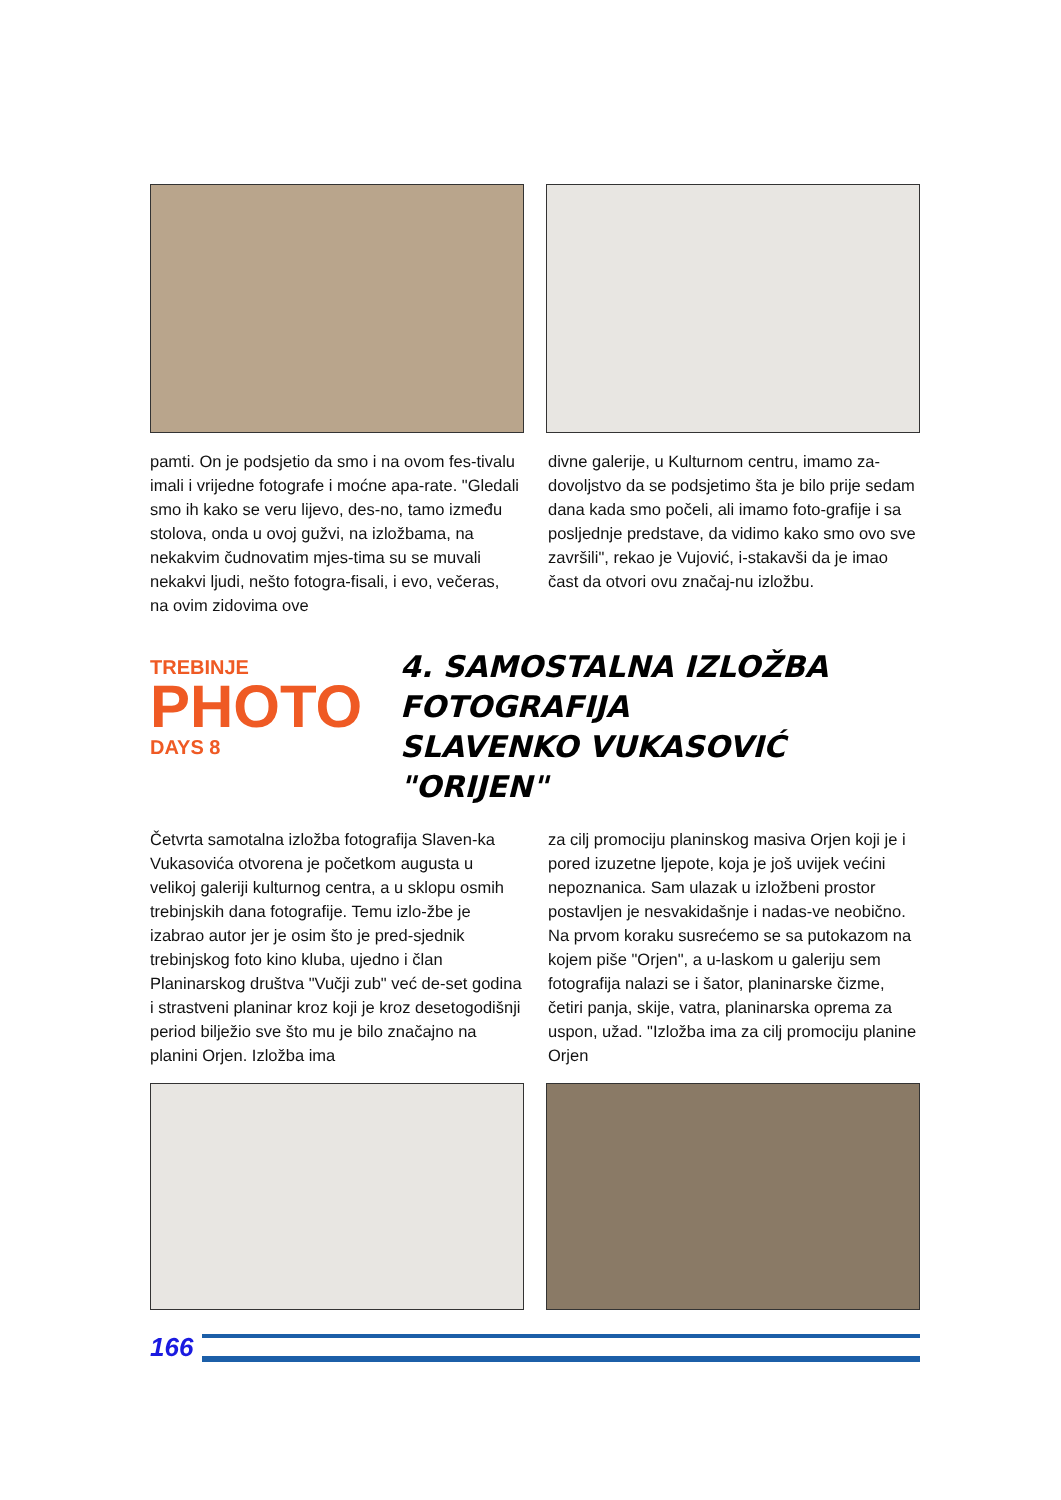pamti. On je podsjetio da smo i na ovom fes-tivalu imali i vrijedne fotografe i moćne apa-rate. "Gledali smo ih kako se veru lijevo, des-no, tamo između stolova, onda u ovoj gužvi, na izložbama, na nekakvim čudnovatim mjes-tima su se muvali nekakvi ljudi, nešto fotogra-fisali, i evo, večeras, na ovim zidovima ove
divne galerije, u Kulturnom centru, imamo za-dovoljstvo da se podsjetimo šta je bilo prije sedam dana kada smo počeli, ali imamo foto-grafije i sa posljednje predstave, da vidimo kako smo ovo sve završili", rekao je Vujović, i-stakavši da je imao čast da otvori ovu značaj-nu izložbu.
TREBINJE
PHOTO
DAYS 8
4. SAMOSTALNA IZLOŽBA
FOTOGRAFIJA
SLAVENKO VUKASOVIĆ "ORIJEN"
Četvrta samotalna izložba fotografija Slaven-ka Vukasovića otvorena je početkom augusta u velikoj galeriji kulturnog centra, a u sklopu osmih trebinjskih dana fotografije. Temu izlo-žbe je izabrao autor jer je osim što je pred-sjednik trebinjskog foto kino kluba, ujedno i član Planinarskog društva "Vučji zub" već de-set godina i strastveni planinar kroz koji je kroz desetogodišnji period bilježio sve što mu je bilo značajno na planini Orjen. Izložba ima
za cilj promociju planinskog masiva Orjen koji je i pored izuzetne ljepote, koja je još uvijek većini nepoznanica. Sam ulazak u izložbeni prostor postavljen je nesvakidašnje i nadas-ve neobično. Na prvom koraku susrećemo se sa putokazom na kojem piše "Orjen", a u-laskom u galeriju sem fotografija nalazi se i šator, planinarske čizme, četiri panja, skije, vatra, planinarska oprema za uspon, užad. "Izložba ima za cilj promociju planine Orjen
166